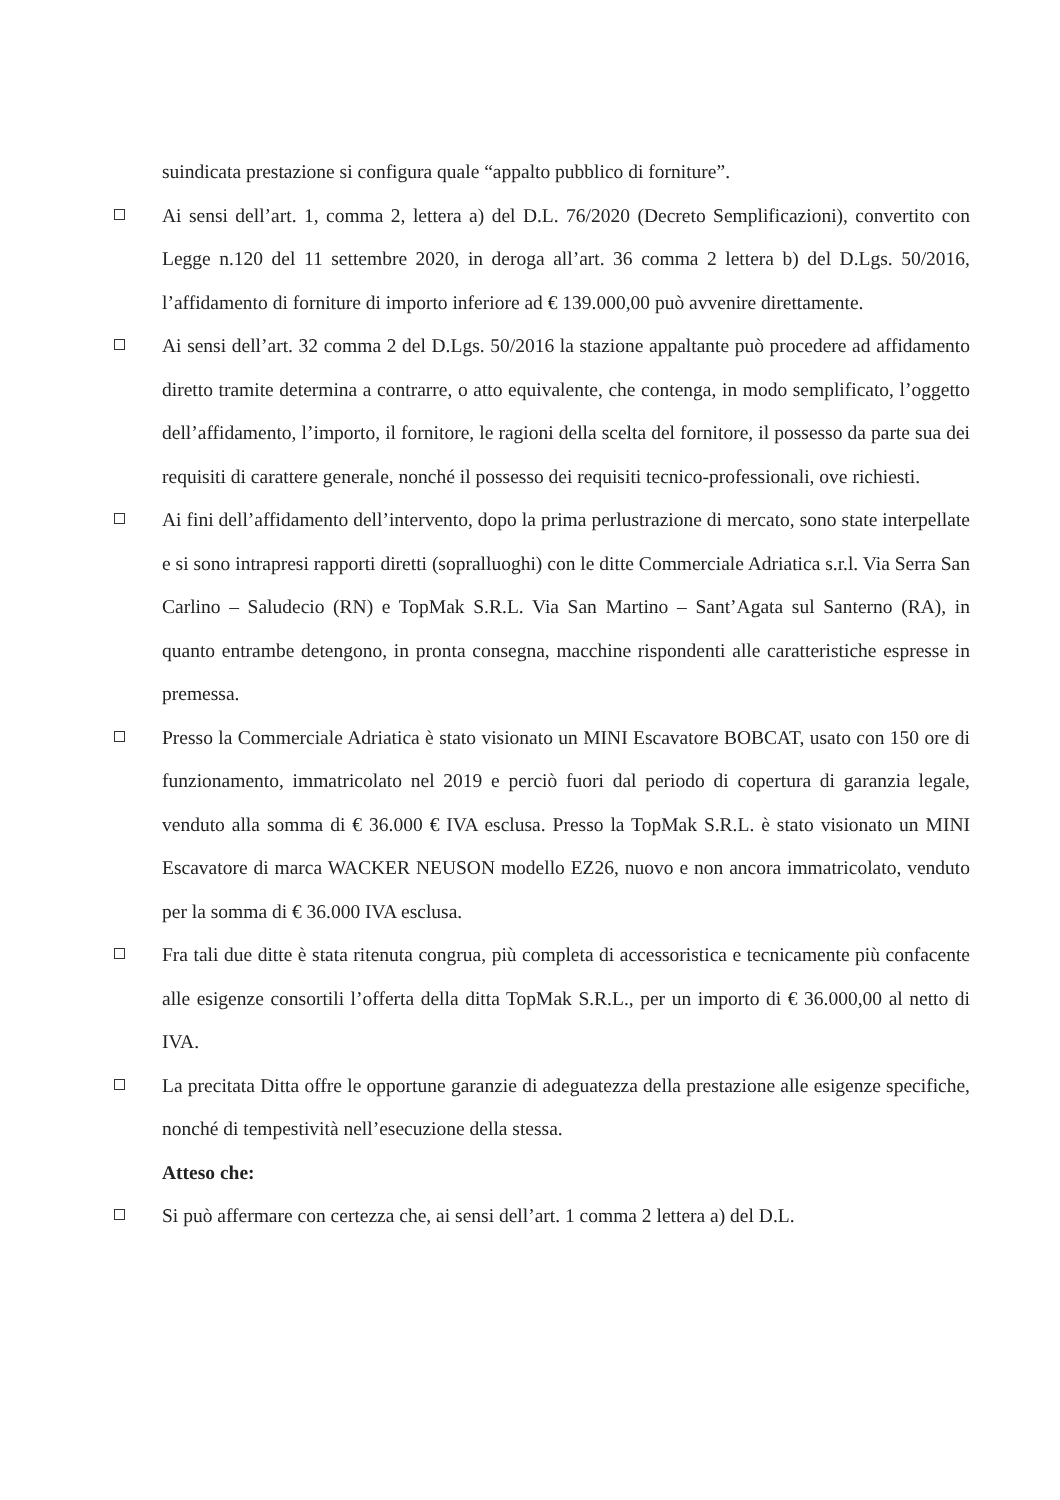suindicata prestazione si configura quale “appalto pubblico di forniture”.
Ai sensi dell’art. 1, comma 2, lettera a) del D.L. 76/2020 (Decreto Semplificazioni), convertito con Legge n.120 del 11 settembre 2020, in deroga all’art. 36 comma 2 lettera b) del D.Lgs. 50/2016, l’affidamento di forniture di importo inferiore ad € 139.000,00 può avvenire direttamente.
Ai sensi dell’art. 32 comma 2 del D.Lgs. 50/2016 la stazione appaltante può procedere ad affidamento diretto tramite determina a contrarre, o atto equivalente, che contenga, in modo semplificato, l’oggetto dell’affidamento, l’importo, il fornitore, le ragioni della scelta del fornitore, il possesso da parte sua dei requisiti di carattere generale, nonché il possesso dei requisiti tecnico-professionali, ove richiesti.
Ai fini dell’affidamento dell’intervento, dopo la prima perlustrazione di mercato, sono state interpellate e si sono intrapresi rapporti diretti (sopralluoghi) con le ditte Commerciale Adriatica s.r.l. Via Serra San Carlino – Saludecio (RN) e TopMak S.R.L. Via San Martino – Sant’Agata sul Santerno (RA), in quanto entrambe detengono, in pronta consegna, macchine rispondenti alle caratteristiche espresse in premessa.
Presso la Commerciale Adriatica è stato visionato un MINI Escavatore BOBCAT, usato con 150 ore di funzionamento, immatricolato nel 2019 e perciò fuori dal periodo di copertura di garanzia legale, venduto alla somma di € 36.000 € IVA esclusa. Presso la TopMak S.R.L. è stato visionato un MINI Escavatore di marca WACKER NEUSON modello EZ26, nuovo e non ancora immatricolato, venduto per la somma di € 36.000 IVA esclusa.
Fra tali due ditte è stata ritenuta congrua, più completa di accessoristica e tecnicamente più confacente alle esigenze consortili l’offerta della ditta TopMak S.R.L., per un importo di € 36.000,00 al netto di IVA.
La precitata Ditta offre le opportune garanzie di adeguatezza della prestazione alle esigenze specifiche, nonché di tempestività nell’esecuzione della stessa.
Atteso che:
Si può affermare con certezza che, ai sensi dell’art. 1 comma 2 lettera a) del D.L.